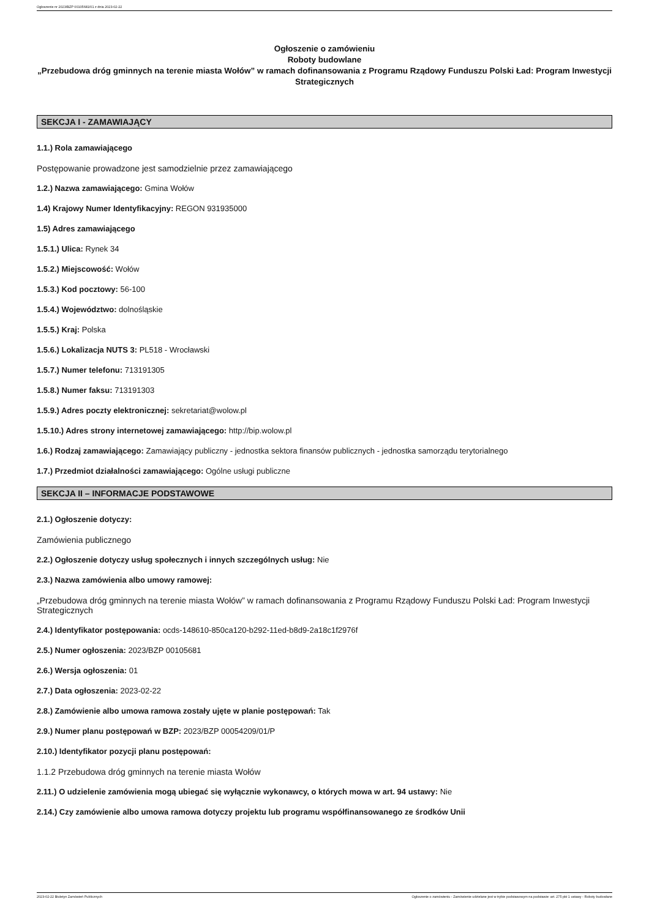Ogłoszenie nr 2023/BZP 00105681/01 z dnia 2023-02-22
Ogłoszenie o zamówieniu
Roboty budowlane
„Przebudowa dróg gminnych na terenie miasta Wołów” w ramach dofinansowania z Programu Rządowy Funduszu Polski Ład: Program Inwestycji Strategicznych
SEKCJA I - ZAMAWIAJĄCY
1.1.) Rola zamawiającego
Postępowanie prowadzone jest samodzielnie przez zamawiającego
1.2.) Nazwa zamawiającego: Gmina Wołów
1.4) Krajowy Numer Identyfikacyjny: REGON 931935000
1.5) Adres zamawiającego
1.5.1.) Ulica: Rynek 34
1.5.2.) Miejscowość: Wołów
1.5.3.) Kod pocztowy: 56-100
1.5.4.) Województwo: dolnośląskie
1.5.5.) Kraj: Polska
1.5.6.) Lokalizacja NUTS 3: PL518 - Wrocławski
1.5.7.) Numer telefonu: 713191305
1.5.8.) Numer faksu: 713191303
1.5.9.) Adres poczty elektronicznej: sekretariat@wolow.pl
1.5.10.) Adres strony internetowej zamawiającego: http://bip.wolow.pl
1.6.) Rodzaj zamawiającego: Zamawiający publiczny - jednostka sektora finansów publicznych - jednostka samorządu terytorialnego
1.7.) Przedmiot działalności zamawiającego: Ogólne usługi publiczne
SEKCJA II – INFORMACJE PODSTAWOWE
2.1.) Ogłoszenie dotyczy:
Zamówienia publicznego
2.2.) Ogłoszenie dotyczy usług społecznych i innych szczególnych usług: Nie
2.3.) Nazwa zamówienia albo umowy ramowej:
„Przebudowa dróg gminnych na terenie miasta Wołów” w ramach dofinansowania z Programu Rządowy Funduszu Polski Ład: Program Inwestycji Strategicznych
2.4.) Identyfikator postępowania: ocds-148610-850ca120-b292-11ed-b8d9-2a18c1f2976f
2.5.) Numer ogłoszenia: 2023/BZP 00105681
2.6.) Wersja ogłoszenia: 01
2.7.) Data ogłoszenia: 2023-02-22
2.8.) Zamówienie albo umowa ramowa zostały ujęte w planie postępowań: Tak
2.9.) Numer planu postępowań w BZP: 2023/BZP 00054209/01/P
2.10.) Identyfikator pozycji planu postępowań:
1.1.2 Przebudowa dróg gminnych na terenie miasta Wołów
2.11.) O udzielenie zamówienia mogą ubiegać się wyłącznie wykonawcy, o których mowa w art. 94 ustawy: Nie
2.14.) Czy zamówienie albo umowa ramowa dotyczy projektu lub programu współfinansowanego ze środków Unii
2023-02-22 Biuletyn Zamówień Publicznych Ogłoszenie o zamówieniu - Zamówienie udzielane jest w trybie podstawowym na podstawie: art. 275 pkt 1 ustawy - Roboty budowlane